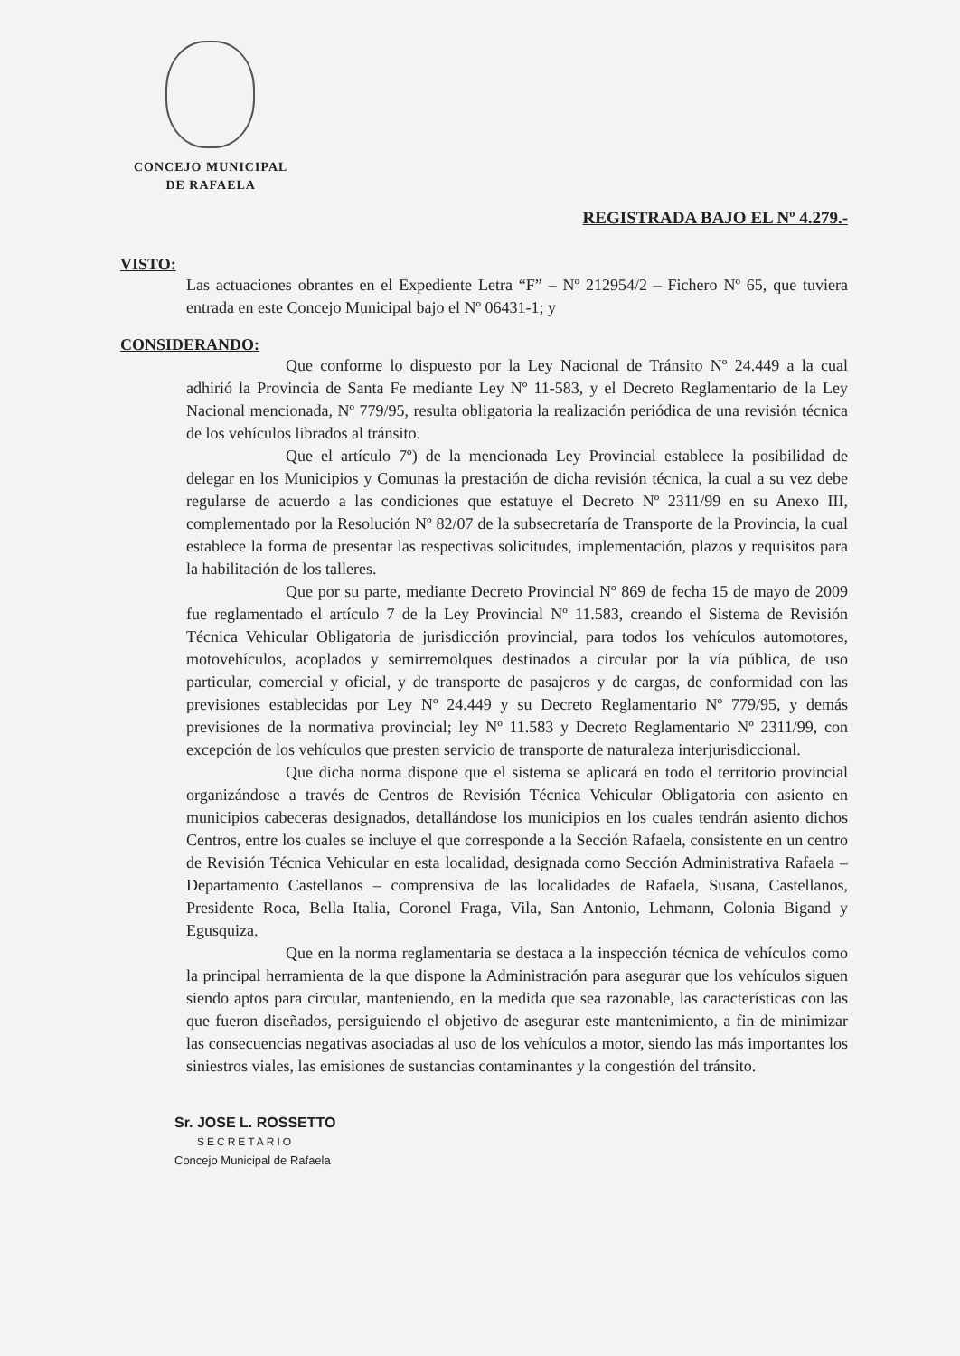CONCEJO MUNICIPAL
DE RAFAELA
REGISTRADA BAJO EL Nº 4.279.-
VISTO:
Las actuaciones obrantes en el Expediente Letra “F” – Nº 212954/2 – Fichero Nº 65, que tuviera entrada en este Concejo Municipal bajo el Nº 06431-1; y
CONSIDERANDO:
Que conforme lo dispuesto por la Ley Nacional de Tránsito Nº 24.449 a la cual adhirió la Provincia de Santa Fe mediante Ley Nº 11-583, y el Decreto Reglamentario de la Ley Nacional mencionada, Nº 779/95, resulta obligatoria la realización periódica de una revisión técnica de los vehículos librados al tránsito.
Que el artículo 7º) de la mencionada Ley Provincial establece la posibilidad de delegar en los Municipios y Comunas la prestación de dicha revisión técnica, la cual a su vez debe regularse de acuerdo a las condiciones que estatuye el Decreto Nº 2311/99 en su Anexo III, complementado por la Resolución Nº 82/07 de la subsecretaría de Transporte de la Provincia, la cual establece la forma de presentar las respectivas solicitudes, implementación, plazos y requisitos para la habilitación de los talleres.
Que por su parte, mediante Decreto Provincial Nº 869 de fecha 15 de mayo de 2009 fue reglamentado el artículo 7 de la Ley Provincial Nº 11.583, creando el Sistema de Revisión Técnica Vehicular Obligatoria de jurisdicción provincial, para todos los vehículos automotores, motovehículos, acoplados y semirremolques destinados a circular por la vía pública, de uso particular, comercial y oficial, y de transporte de pasajeros y de cargas, de conformidad con las previsiones establecidas por Ley Nº 24.449 y su Decreto Reglamentario Nº 779/95, y demás previsiones de la normativa provincial; ley Nº 11.583 y Decreto Reglamentario Nº 2311/99, con excepción de los vehículos que presten servicio de transporte de naturaleza interjurisdiccional.
Que dicha norma dispone que el sistema se aplicará en todo el territorio provincial organizándose a través de Centros de Revisión Técnica Vehicular Obligatoria con asiento en municipios cabeceras designados, detallándose los municipios en los cuales tendrán asiento dichos Centros, entre los cuales se incluye el que corresponde a la Sección Rafaela, consistente en un centro de Revisión Técnica Vehicular en esta localidad, designada como Sección Administrativa Rafaela – Departamento Castellanos – comprensiva de las localidades de Rafaela, Susana, Castellanos, Presidente Roca, Bella Italia, Coronel Fraga, Vila, San Antonio, Lehmann, Colonia Bigand y Egusquiza.
Que en la norma reglamentaria se destaca a la inspección técnica de vehículos como la principal herramienta de la que dispone la Administración para asegurar que los vehículos siguen siendo aptos para circular, manteniendo, en la medida que sea razonable, las características con las que fueron diseñados, persiguiendo el objetivo de asegurar este mantenimiento, a fin de minimizar las consecuencias negativas asociadas al uso de los vehículos a motor, siendo las más importantes los siniestros viales, las emisiones de sustancias contaminantes y la congestión del tránsito.
Sr. JOSE L. ROSSETTO
SECRETARIO
Concejo Municipal de Rafaela